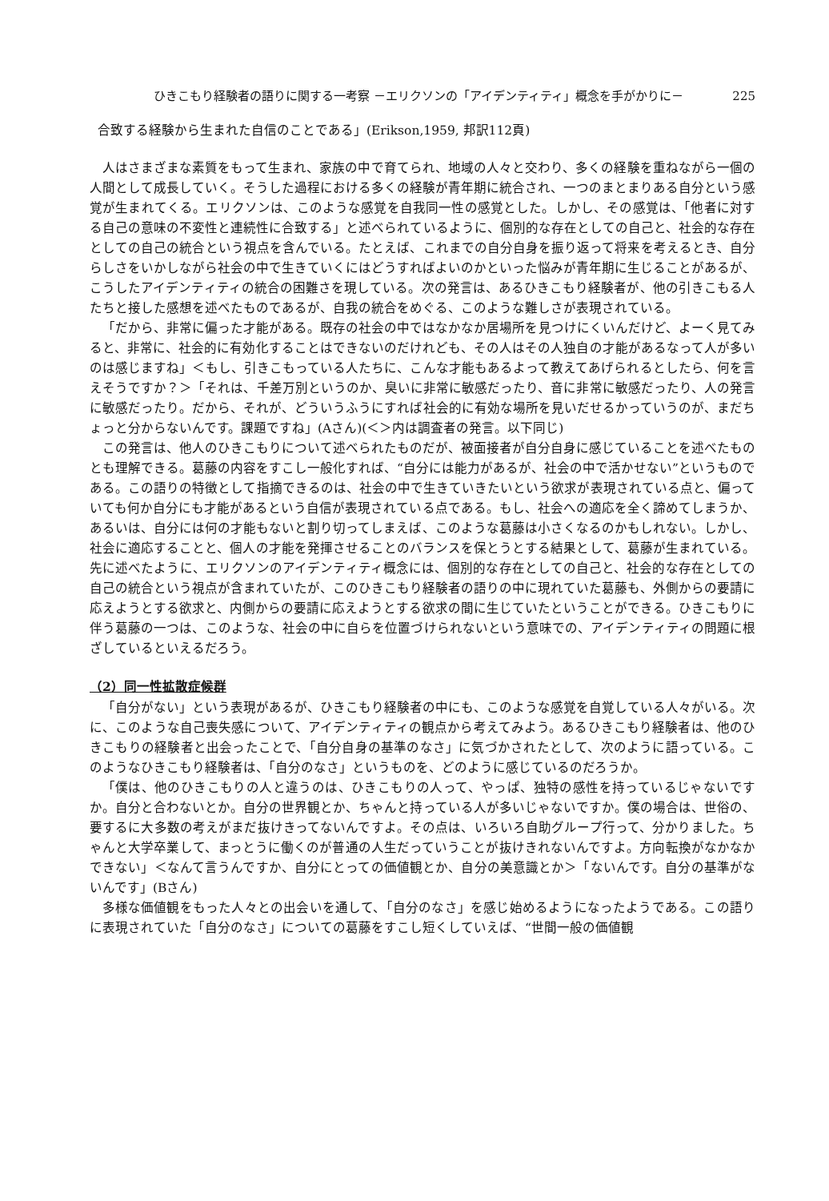ひきこもり経験者の語りに関する一考察 －エリクソンの「アイデンティティ」概念を手がかりに－ 225
合致する経験から生まれた自信のことである」(Erikson,1959, 邦訳112頁)
人はさまざまな素質をもって生まれ、家族の中で育てられ、地域の人々と交わり、多くの経験を重ねながら一個の人間として成長していく。そうした過程における多くの経験が青年期に統合され、一つのまとまりある自分という感覚が生まれてくる。エリクソンは、このような感覚を自我同一性の感覚とした。しかし、その感覚は、「他者に対する自己の意味の不変性と連続性に合致する」と述べられているように、個別的な存在としての自己と、社会的な存在としての自己の統合という視点を含んでいる。たとえば、これまでの自分自身を振り返って将来を考えるとき、自分らしさをいかしながら社会の中で生きていくにはどうすればよいのかといった悩みが青年期に生じることがあるが、こうしたアイデンティティの統合の困難さを現している。次の発言は、あるひきこもり経験者が、他の引きこもる人たちと接した感想を述べたものであるが、自我の統合をめぐる、このような難しさが表現されている。
「だから、非常に偏った才能がある。既存の社会の中ではなかなか居場所を見つけにくいんだけど、よーく見てみると、非常に、社会的に有効化することはできないのだけれども、その人はその人独自の才能があるなって人が多いのは感じますね」＜もし、引きこもっている人たちに、こんな才能もあるよって教えてあげられるとしたら、何を言えそうですか？＞「それは、千差万別というのか、臭いに非常に敏感だったり、音に非常に敏感だったり、人の発言に敏感だったり。だから、それが、どういうふうにすれば社会的に有効な場所を見いだせるかっていうのが、まだちょっと分からないんです。課題ですね」(Aさん)(＜＞内は調査者の発言。以下同じ)
この発言は、他人のひきこもりについて述べられたものだが、被面接者が自分自身に感じていることを述べたものとも理解できる。葛藤の内容をすこし一般化すれば、“自分には能力があるが、社会の中で活かせない”というものである。この語りの特徴として指摘できるのは、社会の中で生きていきたいという欲求が表現されている点と、偏っていても何か自分にも才能があるという自信が表現されている点である。もし、社会への適応を全く諦めてしまうか、あるいは、自分には何の才能もないと割り切ってしまえば、このような葛藤は小さくなるのかもしれない。しかし、社会に適応することと、個人の才能を発揮させることのバランスを保とうとする結果として、葛藤が生まれている。先に述べたように、エリクソンのアイデンティティ概念には、個別的な存在としての自己と、社会的な存在としての自己の統合という視点が含まれていたが、このひきこもり経験者の語りの中に現れていた葛藤も、外側からの要請に応えようとする欲求と、内側からの要請に応えようとする欲求の間に生じていたということができる。ひきこもりに伴う葛藤の一つは、このような、社会の中に自らを位置づけられないという意味での、アイデンティティの問題に根ざしているといえるだろう。
（2）同一性拡散症候群
「自分がない」という表現があるが、ひきこもり経験者の中にも、このような感覚を自覚している人々がいる。次に、このような自己喪失感について、アイデンティティの観点から考えてみよう。あるひきこもり経験者は、他のひきこもりの経験者と出会ったことで、「自分自身の基準のなさ」に気づかされたとして、次のように語っている。このようなひきこもり経験者は、「自分のなさ」というものを、どのように感じているのだろうか。
「僕は、他のひきこもりの人と違うのは、ひきこもりの人って、やっぱ、独特の感性を持っているじゃないですか。自分と合わないとか。自分の世界観とか、ちゃんと持っている人が多いじゃないですか。僕の場合は、世俗の、要するに大多数の考えがまだ抜けきってないんですよ。その点は、いろいろ自助グループ行って、分かりました。ちゃんと大学卒業して、まっとうに働くのが普通の人生だっていうことが抜けきれないんですよ。方向転換がなかなかできない」＜なんて言うんですか、自分にとっての価値観とか、自分の美意識とか＞「ないんです。自分の基準がないんです」(Bさん)
多様な価値観をもった人々との出会いを通して、「自分のなさ」を感じ始めるようになったようである。この語りに表現されていた「自分のなさ」についての葛藤をすこし短くしていえば、“世間一般の価値観